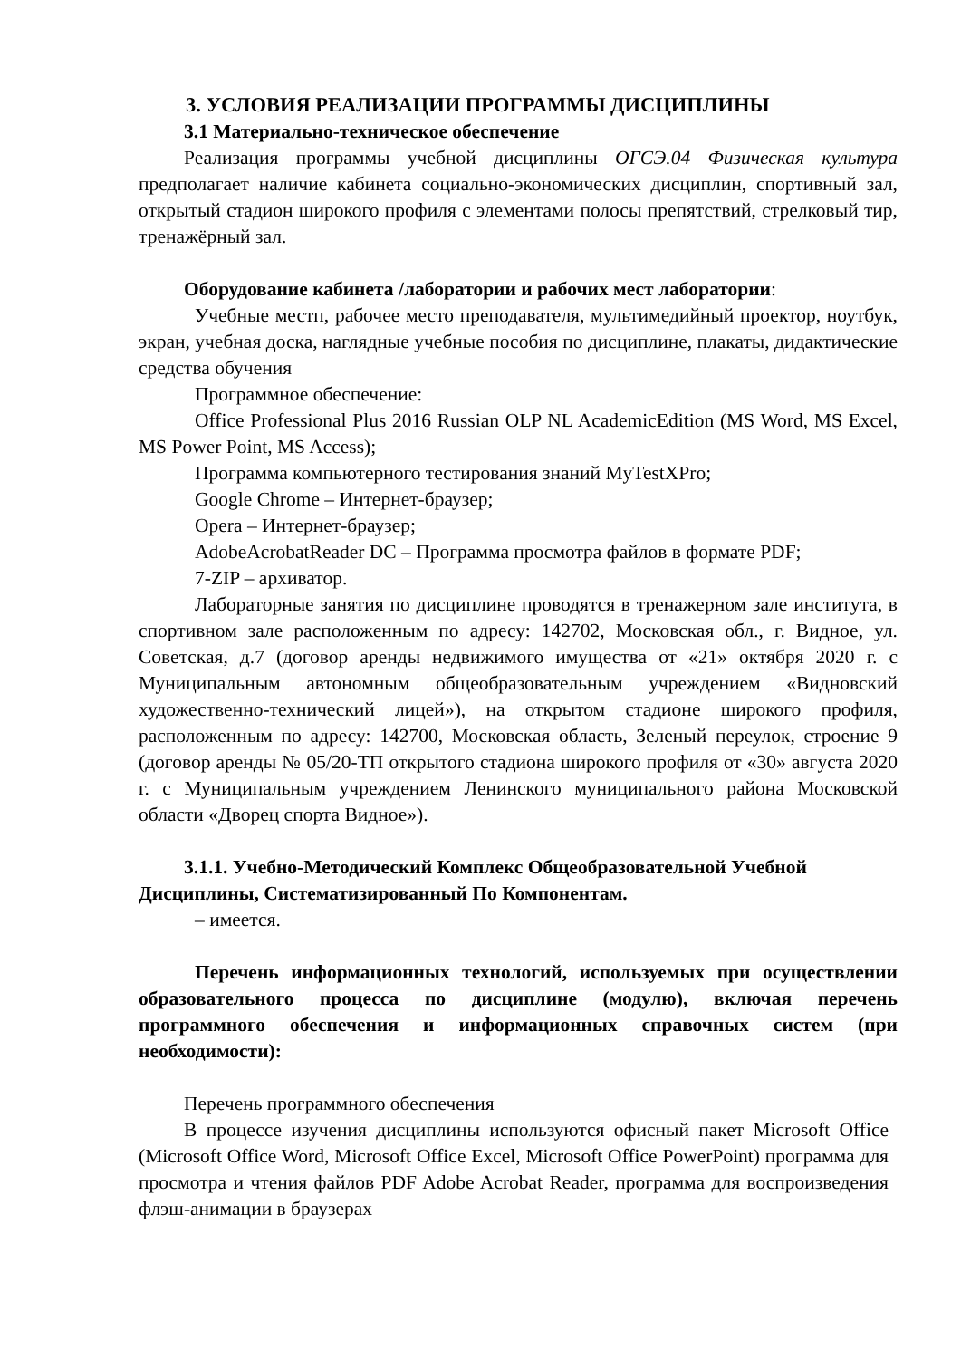3. УСЛОВИЯ РЕАЛИЗАЦИИ ПРОГРАММЫ ДИСЦИПЛИНЫ
3.1 Материально-техническое обеспечение
Реализация программы учебной дисциплины ОГСЭ.04 Физическая культура предполагает наличие кабинета социально-экономических дисциплин, спортивный зал, открытый стадион широкого профиля с элементами полосы препятствий, стрелковый тир, тренажёрный зал.
Оборудование кабинета /лаборатории и рабочих мест лаборатории:
Учебные местп, рабочее место преподавателя, мультимедийный проектор, ноутбук, экран, учебная доска, наглядные учебные пособия по дисциплине, плакаты, дидактические средства обучения
Программное обеспечение:
Office Professional Plus 2016 Russian OLP NL AcademicEdition (MS Word, MS Excel, MS Power Point, MS Access);
Программа компьютерного тестирования знаний MyTestXPro;
Google Chrome – Интернет-браузер;
Opera – Интернет-браузер;
AdobeAcrobatReader DC – Программа просмотра файлов в формате PDF;
7-ZIP – архиватор.
Лабораторные занятия по дисциплине проводятся в тренажерном зале института, в спортивном зале расположенным по адресу: 142702, Московская обл., г. Видное, ул. Советская, д.7 (договор аренды недвижимого имущества от «21» октября 2020 г. с Муниципальным автономным общеобразовательным учреждением «Видновский художественно-технический лицей»), на открытом стадионе широкого профиля, расположенным по адресу: 142700, Московская область, Зеленый переулок, строение 9 (договор аренды № 05/20-ТП открытого стадиона широкого профиля от «30» августа 2020 г. с Муниципальным учреждением Ленинского муниципального района Московской области «Дворец спорта Видное»).
3.1.1. Учебно-Методический Комплекс Общеобразовательной Учебной Дисциплины, Систематизированный По Компонентам.
– имеется.
Перечень информационных технологий, используемых при осуществлении образовательного процесса по дисциплине (модулю), включая перечень программного обеспечения и информационных справочных систем (при необходимости):
Перечень программного обеспечения
В процессе изучения дисциплины используются офисный пакет Microsoft Office (Microsoft Office Word, Microsoft Office Excel, Microsoft Office PowerPoint) программа для просмотра и чтения файлов PDF Adobe Acrobat Reader, программа для воспроизведения флэш-анимации в браузерах